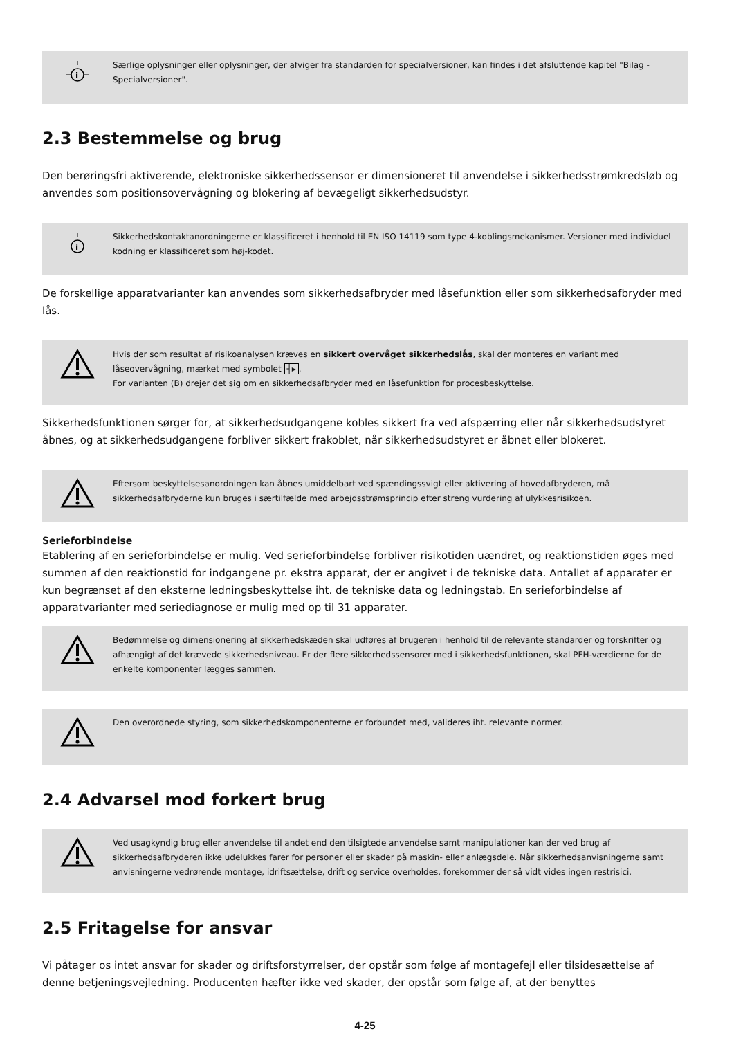i
Særlige oplysninger eller oplysninger, der afviger fra standarden for specialversioner, kan findes i det afsluttende kapitel "Bilag - Specialversioner".
2.3 Bestemmelse og brug
Den berøringsfri aktiverende, elektroniske sikkerhedssensor er dimensioneret til anvendelse i sikkerhedsstrømkredsløb og anvendes som positionsovervågning og blokering af bevægeligt sikkerhedsudstyr.
i
Sikkerhedskontaktanordningerne er klassificeret i henhold til EN ISO 14119 som type 4-koblingsmekanismer. Versioner med individuel kodning er klassificeret som høj-kodet.
De forskellige apparatvarianter kan anvendes som sikkerhedsafbryder med låsefunktion eller som sikkerhedsafbryder med lås.
Hvis der som resultat af risikoanalysen kræves en sikkert overvåget sikkerhedslås, skal der monteres en variant med låseovervågning, mærket med symbolet ┤▸.
For varianten (B) drejer det sig om en sikkerhedsafbryder med en låsefunktion for procesbeskyttelse.
Sikkerhedsfunktionen sørger for, at sikkerhedsudgangene kobles sikkert fra ved afspærring eller når sikkerhedsudstyret åbnes, og at sikkerhedsudgangene forbliver sikkert frakoblet, når sikkerhedsudstyret er åbnet eller blokeret.
Eftersom beskyttelsesanordningen kan åbnes umiddelbart ved spændingssvigt eller aktivering af hovedafbryderen, må sikkerhedsafbryderne kun bruges i særtilfælde med arbejdsstrømsprincip efter streng vurdering af ulykkesrisikoen.
Serieforbindelse
Etablering af en serieforbindelse er mulig. Ved serieforbindelse forbliver risikotiden uændret, og reaktionstiden øges med summen af den reaktionstid for indgangene pr. ekstra apparat, der er angivet i de tekniske data. Antallet af apparater er kun begrænset af den eksterne ledningsbeskyttelse iht. de tekniske data og ledningstab. En serieforbindelse af apparatvarianter med seriediagnose er mulig med op til 31 apparater.
Bedømmelse og dimensionering af sikkerhedskæden skal udføres af brugeren i henhold til de relevante standarder og forskrifter og afhængigt af det krævede sikkerhedsniveau. Er der flere sikkerhedssensorer med i sikkerhedsfunktionen, skal PFH-værdierne for de enkelte komponenter lægges sammen.
Den overordnede styring, som sikkerhedskomponenterne er forbundet med, valideres iht. relevante normer.
2.4 Advarsel mod forkert brug
Ved usagkyndig brug eller anvendelse til andet end den tilsigtede anvendelse samt manipulationer kan der ved brug af sikkerhedsafbryderen ikke udelukkes farer for personer eller skader på maskin- eller anlægsdele. Når sikkerhedsanvisningerne samt anvisningerne vedrørende montage, idriftsættelse, drift og service overholdes, forekommer der så vidt vides ingen restrisici.
2.5 Fritagelse for ansvar
Vi påtager os intet ansvar for skader og driftsforstyrrelser, der opstår som følge af montagefejl eller tilsidesættelse af denne betjeningsvejledning. Producenten hæfter ikke ved skader, der opstår som følge af, at der benyttes
4-25